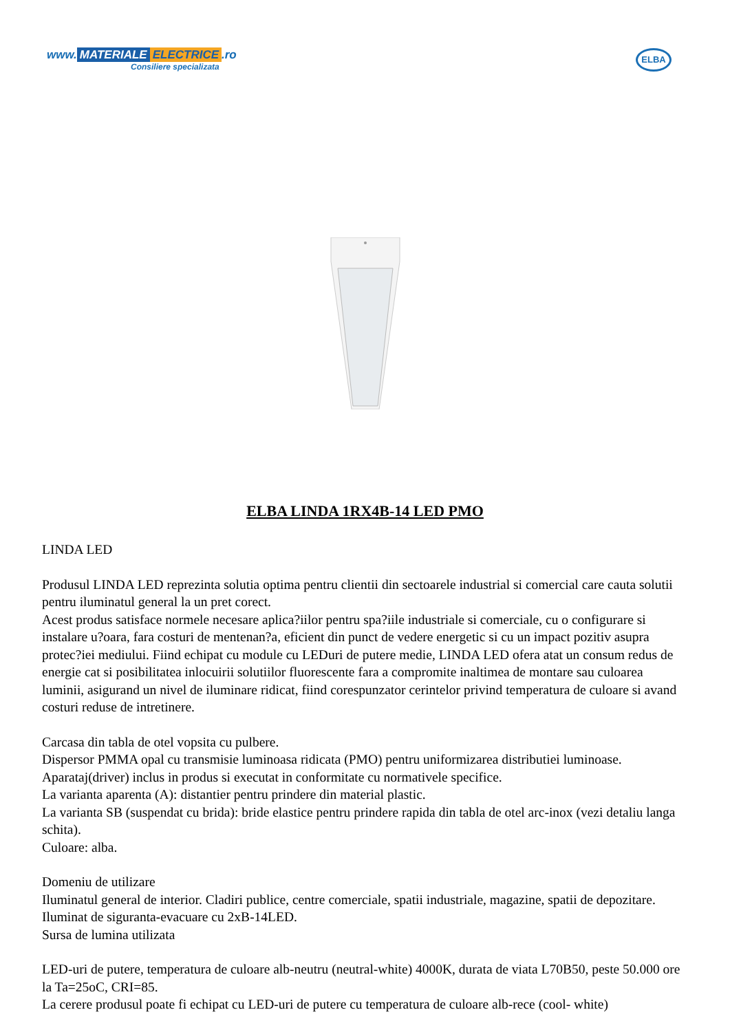www. MATERIALE ELECTRICE.ro
Consiliere specializata
ELBA
ELBA LINDA 1RX4B-14 LED PMO
LINDA LED
Produsul LINDA LED reprezinta solutia optima pentru clientii din sectoarele industrial si comercial care cauta solutii pentru iluminatul general la un pret corect.
Acest produs satisface normele necesare aplica?iilor pentru spa?iile industriale si comerciale, cu o configurare si instalare u?oara, fara costuri de mentenan?a, eficient din punct de vedere energetic si cu un impact pozitiv asupra protec?iei mediului. Fiind echipat cu module cu LEDuri de putere medie, LINDA LED ofera atat un consum redus de energie cat si posibilitatea inlocuirii solutiilor fluorescente fara a compromite inaltimea de montare sau culoarea luminii, asigurand un nivel de iluminare ridicat, fiind corespunzator cerintelor privind temperatura de culoare si avand costuri reduse de intretinere.
Carcasa din tabla de otel vopsita cu pulbere.
Dispersor PMMA opal cu transmisie luminoasa ridicata (PMO) pentru uniformizarea distributiei luminoase.
Aparataj(driver) inclus in produs si executat in conformitate cu normativele specifice.
La varianta aparenta (A): distantier pentru prindere din material plastic.
La varianta SB (suspendat cu brida): bride elastice pentru prindere rapida din tabla de otel arc-inox (vezi detaliu langa schita).
Culoare: alba.
Domeniu de utilizare
Iluminatul general de interior. Cladiri publice, centre comerciale, spatii industriale, magazine, spatii de depozitare. Iluminat de siguranta-evacuare cu 2xB-14LED.
Sursa de lumina utilizata
LED-uri de putere, temperatura de culoare alb-neutru (neutral-white) 4000K, durata de viata L70B50, peste 50.000 ore la Ta=25oC, CRI=85.
La cerere produsul poate fi echipat cu LED-uri de putere cu temperatura de culoare alb-rece (cool- white)